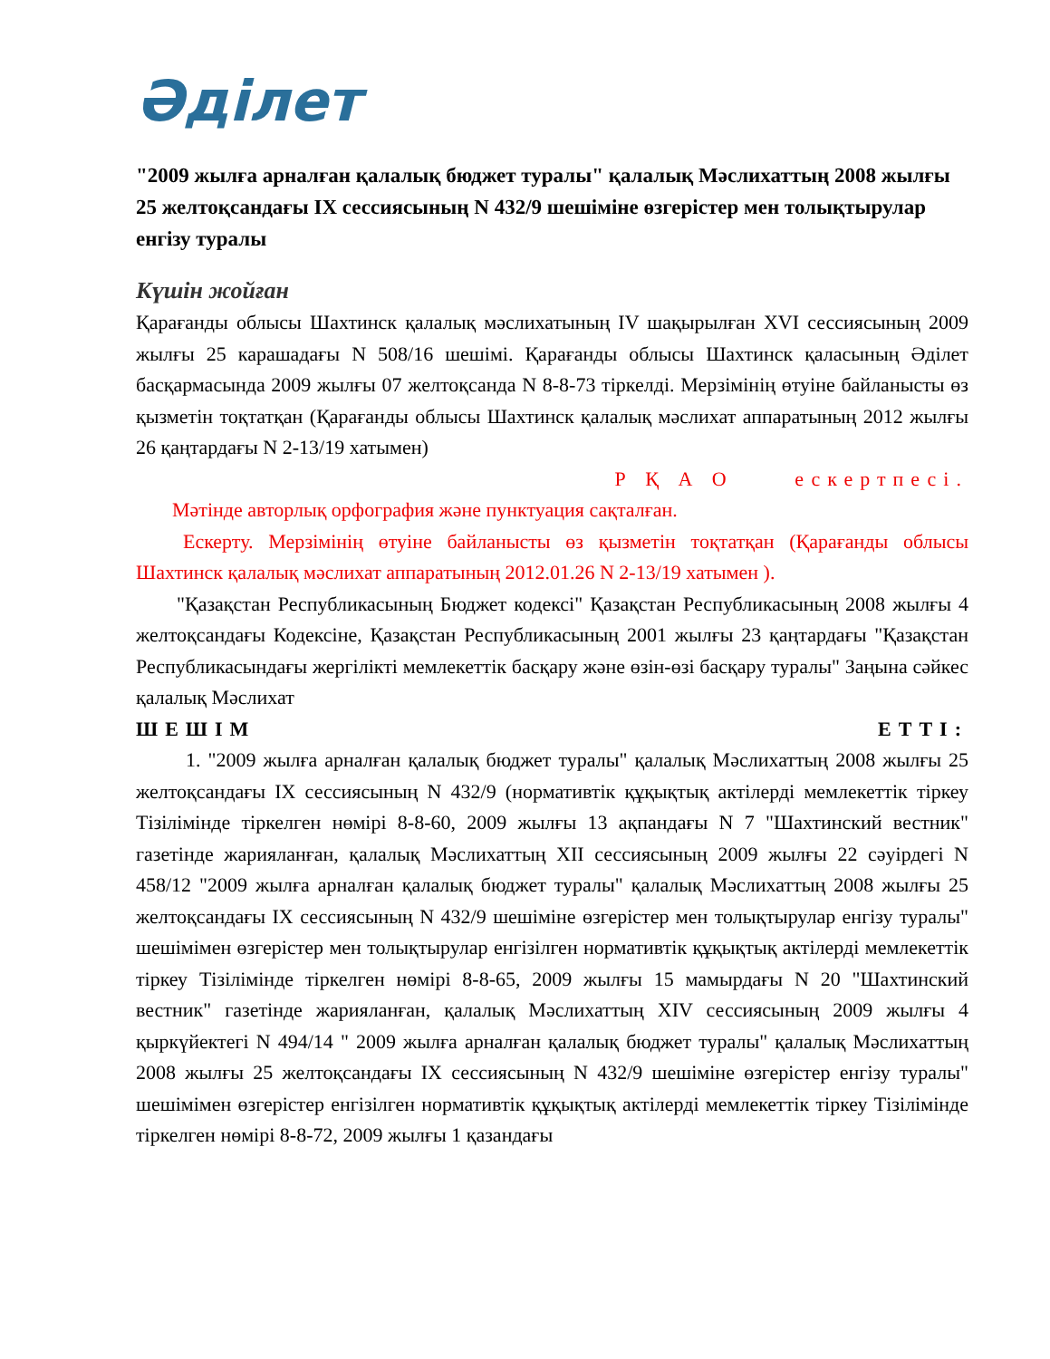Әділет
"2009 жылға арналған қалалық бюджет туралы" қалалық Мәслихаттың 2008 жылғы 25 желтоқсандағы IX сессиясының N 432/9 шешіміне өзгерістер мен толықтырулар енгізу туралы
Күшін жойған
Қарағанды облысы Шахтинск қалалық мәслихатының IV шақырылған XVI сессиясының 2009 жылғы 25 карашадағы N 508/16 шешімі. Қарағанды облысы Шахтинск қаласының Әділет басқармасында 2009 жылғы 07 желтоқсанда N 8-8-73 тіркелді. Мерзімінің өтуіне байланысты өз қызметін тоқтатқан (Қарағанды облысы Шахтинск қалалық мәслихат аппаратының 2012 жылғы 26 қаңтардағы N 2-13/19 хатымен)
Р Қ А О ескертпесі.
Мәтінде авторлық орфография және пунктуация сақталған.
Ескерту. Мерзімінің өтуіне байланысты өз қызметін тоқтатқан (Қарағанды облысы Шахтинск қалалық мәслихат аппаратының 2012.01.26 N 2-13/19 хатымен ).
"Қазақстан Республикасының Бюджет кодексі" Қазақстан Республикасының 2008 жылғы 4 желтоқсандағы Кодексіне, Қазақстан Республикасының 2001 жылғы 23 қаңтардағы "Қазақстан Республикасындағы жергілікті мемлекеттік басқару және өзін-өзі басқару туралы" Заңына сәйкес қалалық Мәслихат
ШЕШІМ ЕТТІ:
1. "2009 жылға арналған қалалық бюджет туралы" қалалық Мәслихаттың 2008 жылғы 25 желтоқсандағы IX сессиясының N 432/9 (нормативтік құқықтық актілерді мемлекеттік тіркеу Тізілімінде тіркелген нөмірі 8-8-60, 2009 жылғы 13 ақпандағы N 7 "Шахтинский вестник" газетінде жарияланған, қалалық Мәслихаттың XII сессиясының 2009 жылғы 22 сәуірдегі N 458/12 "2009 жылға арналған қалалық бюджет туралы" қалалық Мәслихаттың 2008 жылғы 25 желтоқсандағы IX сессиясының N 432/9 шешіміне өзгерістер мен толықтырулар енгізу туралы" шешімімен өзгерістер мен толықтырулар енгізілген нормативтік құқықтық актілерді мемлекеттік тіркеу Тізілімінде тіркелген нөмірі 8-8-65, 2009 жылғы 15 мамырдағы N 20 "Шахтинский вестник" газетінде жарияланған, қалалық Мәслихаттың XIV сессиясының 2009 жылғы 4 қыркүйектегі N 494/14 " 2009 жылға арналған қалалық бюджет туралы" қалалық Мәслихаттың 2008 жылғы 25 желтоқсандағы IX сессиясының N 432/9 шешіміне өзгерістер енгізу туралы" шешімімен өзгерістер енгізілген нормативтік құқықтық актілерді мемлекеттік тіркеу Тізілімінде тіркелген нөмірі 8-8-72, 2009 жылғы 1 қазандағы